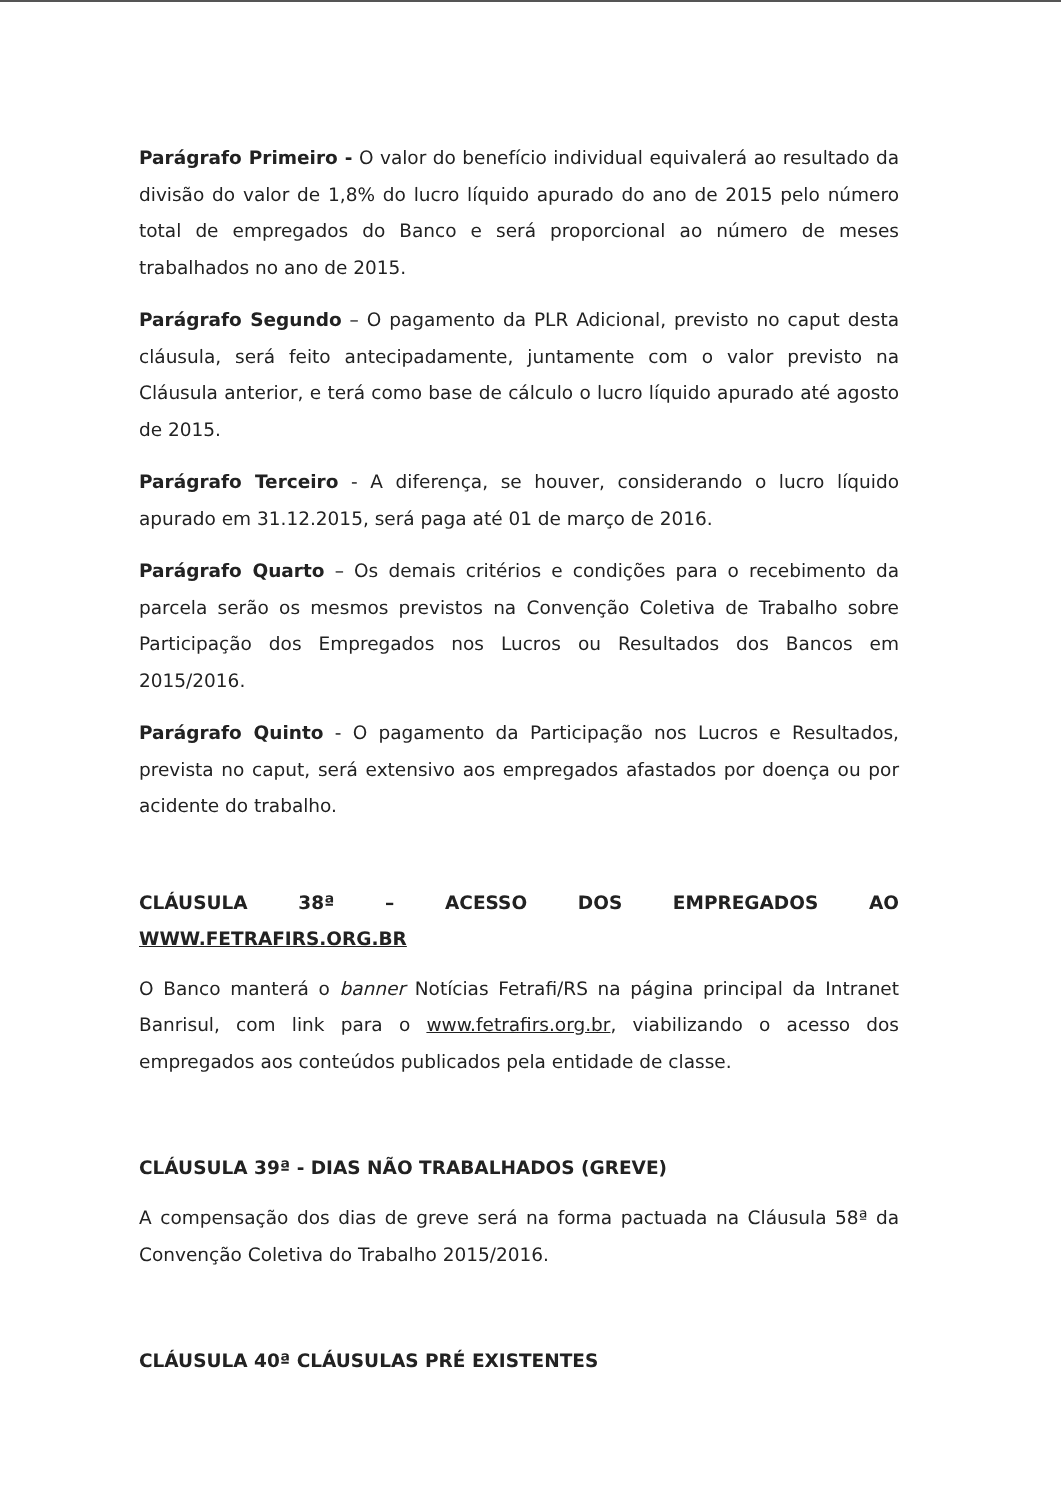Parágrafo Primeiro - O valor do benefício individual equivalerá ao resultado da divisão do valor de 1,8% do lucro líquido apurado do ano de 2015 pelo número total de empregados do Banco e será proporcional ao número de meses trabalhados no ano de 2015.
Parágrafo Segundo – O pagamento da PLR Adicional, previsto no caput desta cláusula, será feito antecipadamente, juntamente com o valor previsto na Cláusula anterior, e terá como base de cálculo o lucro líquido apurado até agosto de 2015.
Parágrafo Terceiro - A diferença, se houver, considerando o lucro líquido apurado em 31.12.2015, será paga até 01 de março de 2016.
Parágrafo Quarto – Os demais critérios e condições para o recebimento da parcela serão os mesmos previstos na Convenção Coletiva de Trabalho sobre Participação dos Empregados nos Lucros ou Resultados dos Bancos em 2015/2016.
Parágrafo Quinto - O pagamento da Participação nos Lucros e Resultados, prevista no caput, será extensivo aos empregados afastados por doença ou por acidente do trabalho.
CLÁUSULA 38ª – ACESSO DOS EMPREGADOS AO WWW.FETRAFIRS.ORG.BR
O Banco manterá o banner Notícias Fetrafi/RS na página principal da Intranet Banrisul, com link para o www.fetrafirs.org.br, viabilizando o acesso dos empregados aos conteúdos publicados pela entidade de classe.
CLÁUSULA 39ª - DIAS NÃO TRABALHADOS (GREVE)
A compensação dos dias de greve será na forma pactuada na Cláusula 58ª da Convenção Coletiva do Trabalho 2015/2016.
CLÁUSULA 40ª CLÁUSULAS PRÉ EXISTENTES